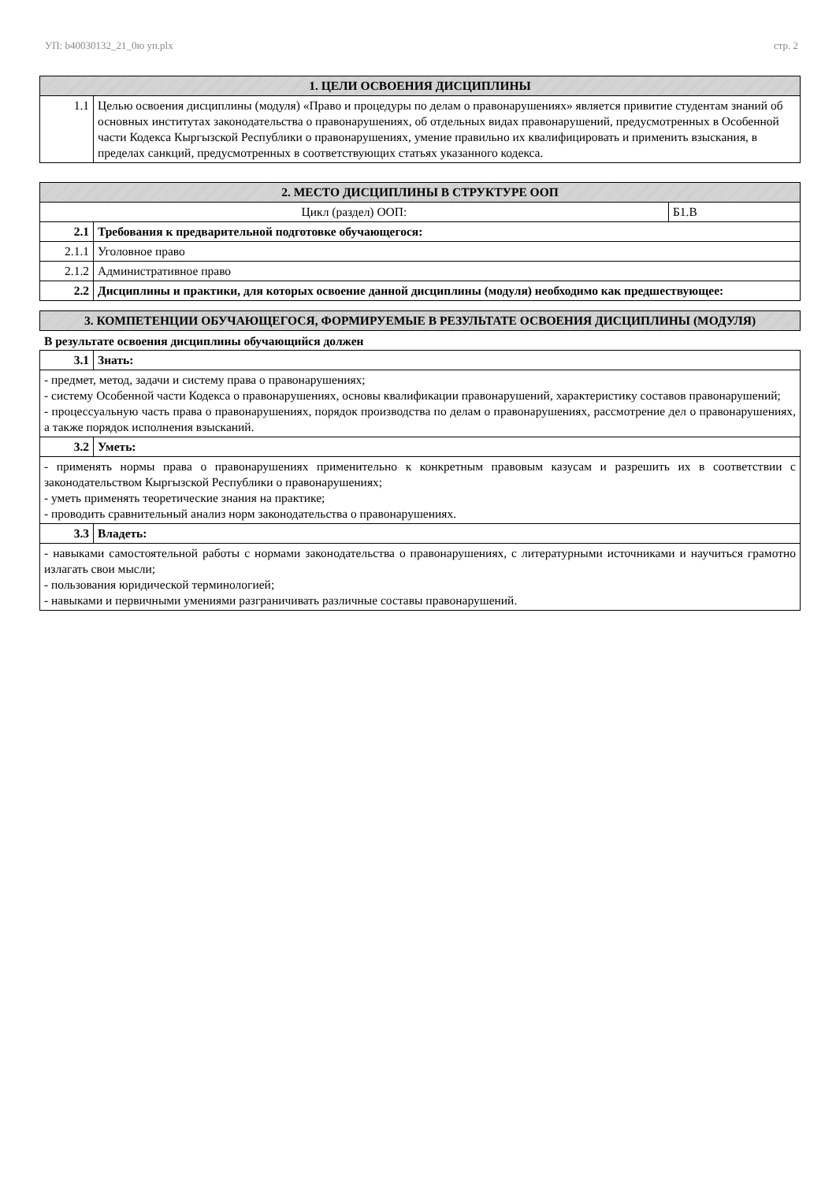УП: b40030132_21_0ю уп.plx стр. 2
| 1. ЦЕЛИ ОСВОЕНИЯ ДИСЦИПЛИНЫ | |
| --- | --- |
| 1.1 | Целью освоения дисциплины (модуля) «Право и процедуры по делам о правонарушениях» является привитие студентам знаний об основных институтах законодательства о правонарушениях, об отдельных видах правонарушений, предусмотренных в Особенной части Кодекса Кыргызской Республики о правонарушениях, умение правильно их квалифицировать и применить взыскания, в пределах санкций, предусмотренных в соответствующих статьях указанного кодекса. |
| 2. МЕСТО ДИСЦИПЛИНЫ В СТРУКТУРЕ ООП | | |
| --- | --- | --- |
| Цикл (раздел) ООП: | | Б1.В |
| 2.1 | Требования к предварительной подготовке обучающегося: | |
| 2.1.1 | Уголовное право | |
| 2.1.2 | Административное право | |
| 2.2 | Дисциплины и практики, для которых освоение данной дисциплины (модуля) необходимо как предшествующее: | |
| 3. КОМПЕТЕНЦИИ ОБУЧАЮЩЕГОСЯ, ФОРМИРУЕМЫЕ В РЕЗУЛЬТАТЕ ОСВОЕНИЯ ДИСЦИПЛИНЫ (МОДУЛЯ) |
| --- |
В результате освоения дисциплины обучающийся должен
| 3.1 | Знать: |
| - предмет, метод, задачи и систему права о правонарушениях; - систему Особенной части Кодекса о правонарушениях, основы квалификации правонарушений, характеристику составов правонарушений; - процессуальную часть права о правонарушениях, порядок производства по делам о правонарушениях, рассмотрение дел о правонарушениях, а также порядок исполнения взысканий. | |
| 3.2 | Уметь: |
| - применять нормы права о правонарушениях применительно к конкретным правовым казусам и разрешить их в соответствии с законодательством Кыргызской Республики о правонарушениях; - уметь применять теоретические знания на практике; - проводить сравнительный анализ норм законодательства о правонарушениях. | |
| 3.3 | Владеть: |
| - навыками самостоятельной работы с нормами законодательства о правонарушениях, с литературными источниками и научиться грамотно излагать свои мысли; - пользования юридической терминологией; - навыками и первичными умениями разграничивать различные составы правонарушений. | |